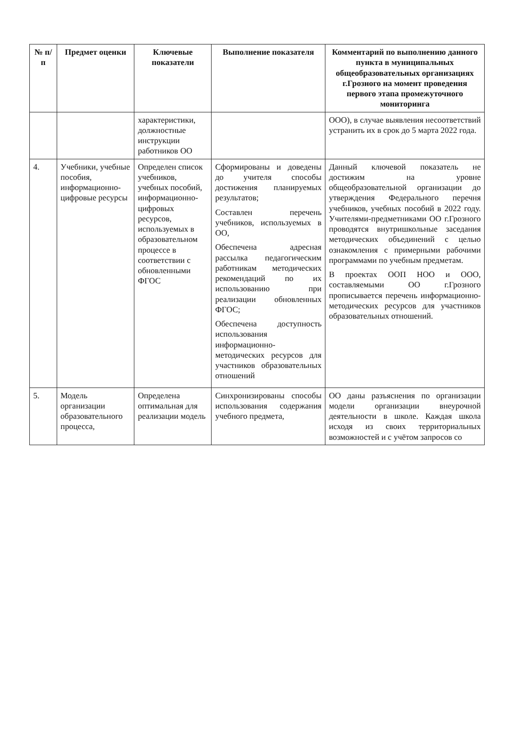| № п/п | Предмет оценки | Ключевые показатели | Выполнение показателя | Комментарий по выполнению данного пункта в муниципальных общеобразовательных организациях г.Грозного на момент проведения первого этапа промежуточного мониторинга |
| --- | --- | --- | --- | --- |
| | | характеристики, должностные инструкции работников ОО | | ООО), в случае выявления несоответствий устранить их в срок до 5 марта 2022 года. |
| 4. | Учебники, учебные пособия, информационно-цифровые ресурсы | Определен список учебников, учебных пособий, информационно-цифровых ресурсов, используемых в образовательном процессе в соответствии с обновленными ФГОС | Сформированы и доведены до учителя способы достижения планируемых результатов; Составлен перечень учебников, используемых в ОО, Обеспечена адресная рассылка педагогическим работникам методических рекомендаций по их использованию при реализации обновленных ФГОС; Обеспечена доступность использования информационно-методических ресурсов для участников образовательных отношений | Данный ключевой показатель не достижим на уровне общеобразовательной организации до утверждения Федерального перечня учебников, учебных пособий в 2022 году. Учителями-предметниками ОО г.Грозного проводятся внутришкольные заседания методических объединений с целью ознакомления с примерными рабочими программами по учебным предметам. В проектах ООП НОО и ООО, составляемыми ОО г.Грозного прописывается перечень информационно-методических ресурсов для участников образовательных отношений. |
| 5. | Модель организации образовательного процесса, | Определена оптимальная для реализации модель | Синхронизированы способы использования содержания учебного предмета, | ОО даны разъяснения по организации модели организации внеурочной деятельности в школе. Каждая школа исходя из своих территориальных возможностей и с учётом запросов со |